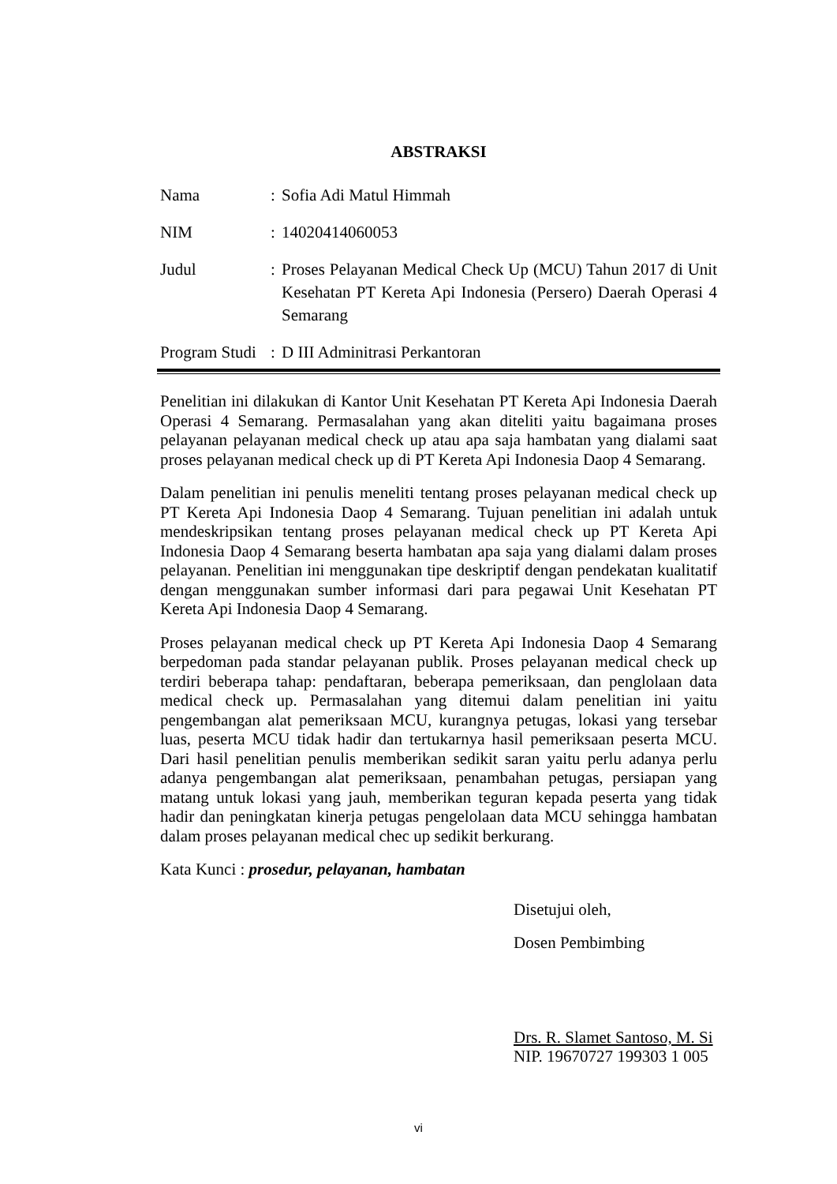ABSTRAKSI
Nama : Sofia Adi Matul Himmah
NIM : 14020414060053
Judul : Proses Pelayanan Medical Check Up (MCU) Tahun 2017 di Unit Kesehatan PT Kereta Api Indonesia (Persero) Daerah Operasi 4 Semarang
Program Studi
: D III Adminitrasi Perkantoran
Penelitian ini dilakukan di Kantor Unit Kesehatan PT Kereta Api Indonesia Daerah Operasi 4 Semarang. Permasalahan yang akan diteliti yaitu bagaimana proses pelayanan pelayanan medical check up atau apa saja hambatan yang dialami saat proses pelayanan medical check up di PT Kereta Api Indonesia Daop 4 Semarang.
Dalam penelitian ini penulis meneliti tentang proses pelayanan medical check up PT Kereta Api Indonesia Daop 4 Semarang. Tujuan penelitian ini adalah untuk mendeskripsikan tentang proses pelayanan medical check up PT Kereta Api Indonesia Daop 4 Semarang beserta hambatan apa saja yang dialami dalam proses pelayanan. Penelitian ini menggunakan tipe deskriptif dengan pendekatan kualitatif dengan menggunakan sumber informasi dari para pegawai Unit Kesehatan PT Kereta Api Indonesia Daop 4 Semarang.
Proses pelayanan medical check up PT Kereta Api Indonesia Daop 4 Semarang berpedoman pada standar pelayanan publik. Proses pelayanan medical check up terdiri beberapa tahap: pendaftaran, beberapa pemeriksaan, dan penglolaan data medical check up. Permasalahan yang ditemui dalam penelitian ini yaitu pengembangan alat pemeriksaan MCU, kurangnya petugas, lokasi yang tersebar luas, peserta MCU tidak hadir dan tertukarnya hasil pemeriksaan peserta MCU. Dari hasil penelitian penulis memberikan sedikit saran yaitu perlu adanya perlu adanya pengembangan alat pemeriksaan, penambahan petugas, persiapan yang matang untuk lokasi yang jauh, memberikan teguran kepada peserta yang tidak hadir dan peningkatan kinerja petugas pengelolaan data MCU sehingga hambatan dalam proses pelayanan medical chec up sedikit berkurang.
Kata Kunci : prosedur, pelayanan, hambatan
Disetujui oleh,
Dosen Pembimbing
Drs. R. Slamet Santoso, M. Si
NIP. 19670727 199303 1 005
vi